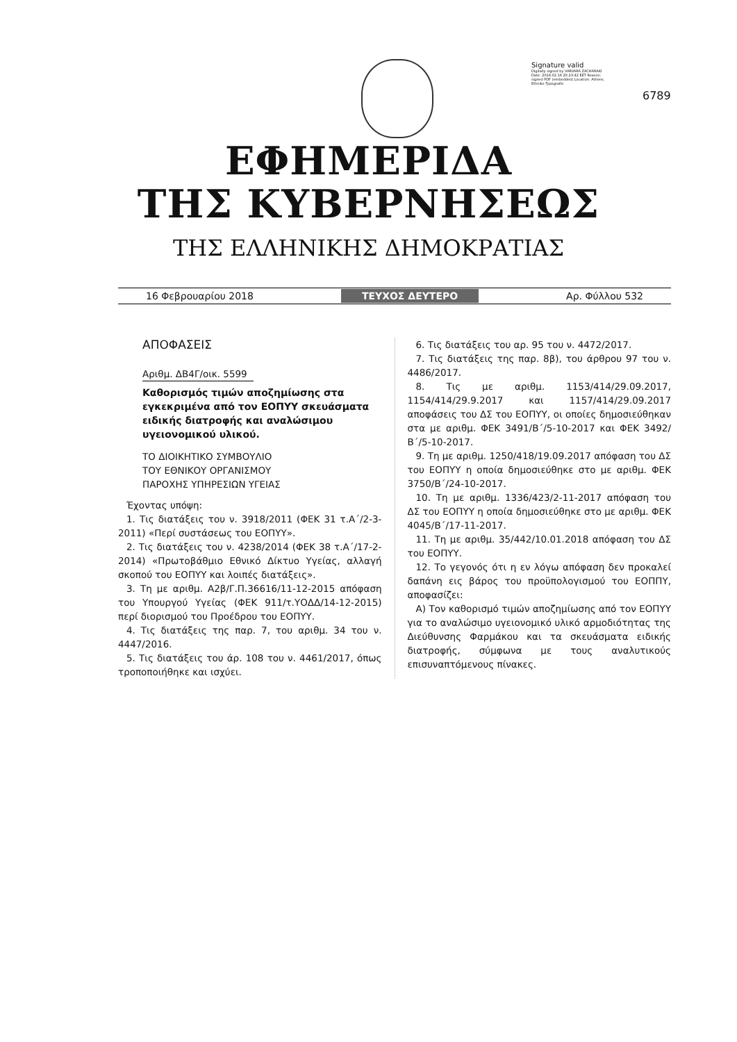Signature valid
Digitally signed by VARVARA ZACHARAKI Date: 2018.02.16 20:23:42 EET Reason: signed PDF (embedded) Location: Athens, Ethniko Typografio
6789
ΕΦΗΜΕΡΙΔΑ
ΤΗΣ ΚΥΒΕΡΝΗΣΕΩΣ
ΤΗΣ ΕΛΛΗΝΙΚΗΣ ΔΗΜΟΚΡΑΤΙΑΣ
16 Φεβρουαρίου 2018 ΤΕΥΧΟΣ ΔΕΥΤΕΡΟ Αρ. Φύλλου 532
ΑΠΟΦΑΣΕΙΣ
Αριθμ. ΔΒ4Γ/οικ. 5599
Καθορισμός τιμών αποζημίωσης στα εγκεκριμένα από τον ΕΟΠΥΥ σκευάσματα ειδικής διατροφής και αναλώσιμου υγειονομικού υλικού.
ΤΟ ΔΙΟΙΚΗΤΙΚΟ ΣΥΜΒΟΥΛΙΟ
ΤΟΥ ΕΘΝΙΚΟΥ ΟΡΓΑΝΙΣΜΟΥ
ΠΑΡΟΧΗΣ ΥΠΗΡΕΣΙΩΝ ΥΓΕΙΑΣ
Έχοντας υπόψη:
1. Τις διατάξεις του ν. 3918/2011 (ΦΕΚ 31 τ.Α΄/2-3-2011) «Περί συστάσεως του ΕΟΠΥΥ».
2. Τις διατάξεις του ν. 4238/2014 (ΦΕΚ 38 τ.Α΄/17-2-2014) «Πρωτοβάθμιο Εθνικό Δίκτυο Υγείας, αλλαγή σκοπού του ΕΟΠΥΥ και λοιπές διατάξεις».
3. Τη με αριθμ. Α2β/Γ.Π.36616/11-12-2015 απόφαση του Υπουργού Υγείας (ΦΕΚ 911/τ.ΥΟΔΔ/14-12-2015) περί διορισμού του Προέδρου του ΕΟΠΥΥ.
4. Τις διατάξεις της παρ. 7, του αριθμ. 34 του ν. 4447/2016.
5. Τις διατάξεις του άρ. 108 του ν. 4461/2017, όπως τροποποιήθηκε και ισχύει.
6. Τις διατάξεις του αρ. 95 του ν. 4472/2017.
7. Τις διατάξεις της παρ. 8β), του άρθρου 97 του ν. 4486/2017.
8. Τις με αριθμ. 1153/414/29.09.2017, 1154/414/29.9.2017 και 1157/414/29.09.2017 αποφάσεις του ΔΣ του ΕΟΠΥΥ, οι οποίες δημοσιεύθηκαν στα με αριθμ. ΦΕΚ 3491/Β΄/5-10-2017 και ΦΕΚ 3492/Β΄/5-10-2017.
9. Τη με αριθμ. 1250/418/19.09.2017 απόφαση του ΔΣ του ΕΟΠΥΥ η οποία δημοσιεύθηκε στο με αριθμ. ΦΕΚ 3750/Β΄/24-10-2017.
10. Τη με αριθμ. 1336/423/2-11-2017 απόφαση του ΔΣ του ΕΟΠΥΥ η οποία δημοσιεύθηκε στο με αριθμ. ΦΕΚ 4045/Β΄/17-11-2017.
11. Τη με αριθμ. 35/442/10.01.2018 απόφαση του ΔΣ του ΕΟΠΥΥ.
12. Το γεγονός ότι η εν λόγω απόφαση δεν προκαλεί δαπάνη εις βάρος του προϋπολογισμού του ΕΟΠΠΥ, αποφασίζει:
Α) Τον καθορισμό τιμών αποζημίωσης από τον ΕΟΠΥΥ για το αναλώσιμο υγειονομικό υλικό αρμοδιότητας της Διεύθυνσης Φαρμάκου και τα σκευάσματα ειδικής διατροφής, σύμφωνα με τους αναλυτικούς επισυναπτόμενους πίνακες.